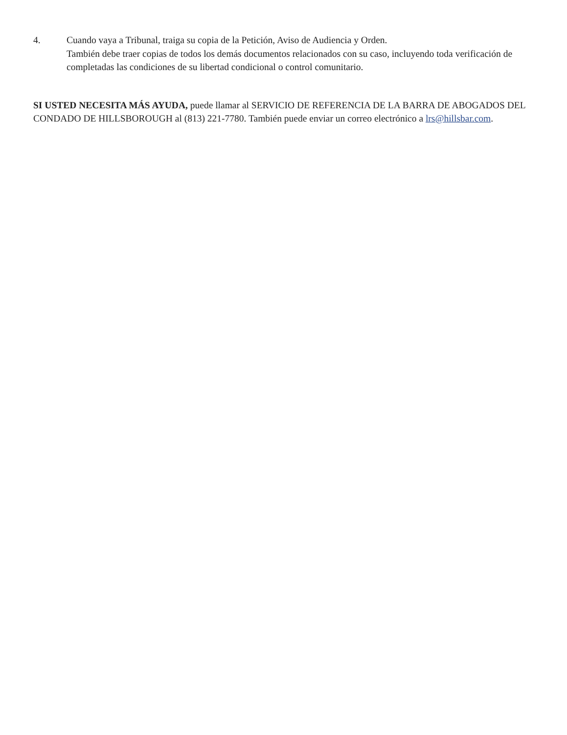4. Cuando vaya a Tribunal, traiga su copia de la Petición, Aviso de Audiencia y Orden.
También debe traer copias de todos los demás documentos relacionados con su caso, incluyendo toda verificación de completadas las condiciones de su libertad condicional o control comunitario.
SI USTED NECESITA MÁS AYUDA, puede llamar al SERVICIO DE REFERENCIA DE LA BARRA DE ABOGADOS DEL CONDADO DE HILLSBOROUGH al (813) 221-7780. También puede enviar un correo electrónico a lrs@hillsbar.com.